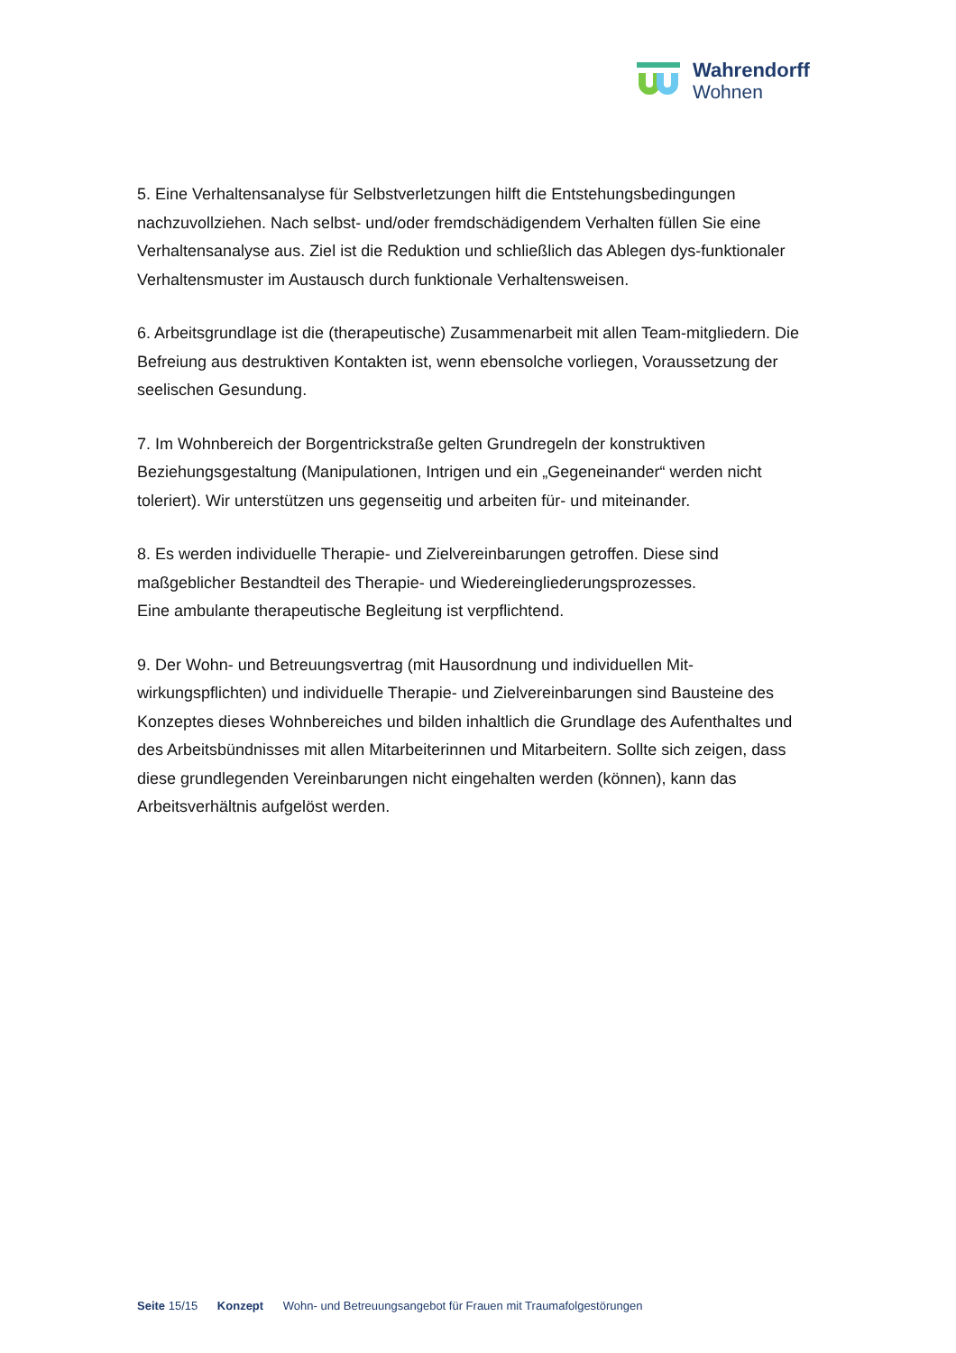Wahrendorff
Wohnen
5. Eine Verhaltensanalyse für Selbstverletzungen hilft die Entstehungsbedingungen nachzuvollziehen. Nach selbst- und/oder fremdschädigendem Verhalten füllen Sie eine Verhaltensanalyse aus. Ziel ist die Reduktion und schließlich das Ablegen dys-funktionaler Verhaltensmuster im Austausch durch funktionale Verhaltensweisen.
6. Arbeitsgrundlage ist die (therapeutische) Zusammenarbeit mit allen Team-mitgliedern. Die Befreiung aus destruktiven Kontakten ist, wenn ebensolche vorliegen, Voraussetzung der seelischen Gesundung.
7. Im Wohnbereich der Borgentrickstraße gelten Grundregeln der konstruktiven Beziehungsgestaltung (Manipulationen, Intrigen und ein „Gegeneinander“ werden nicht toleriert). Wir unterstützen uns gegenseitig und arbeiten für- und miteinander.
8. Es werden individuelle Therapie- und Zielvereinbarungen getroffen. Diese sind maßgeblicher Bestandteil des Therapie- und Wiedereingliederungsprozesses.
Eine ambulante therapeutische Begleitung ist verpflichtend.
9. Der Wohn- und Betreuungsvertrag (mit Hausordnung und individuellen Mit-wirkungspflichten) und individuelle Therapie- und Zielvereinbarungen sind Bausteine des Konzeptes dieses Wohnbereiches und bilden inhaltlich die Grundlage des Aufenthaltes und des Arbeitsbündnisses mit allen Mitarbeiterinnen und Mitarbeitern. Sollte sich zeigen, dass diese grundlegenden Vereinbarungen nicht eingehalten werden (können), kann das Arbeitsverhältnis aufgelöst werden.
Seite 15/15 Konzept Wohn- und Betreuungsangebot für Frauen mit Traumafolgestörungen